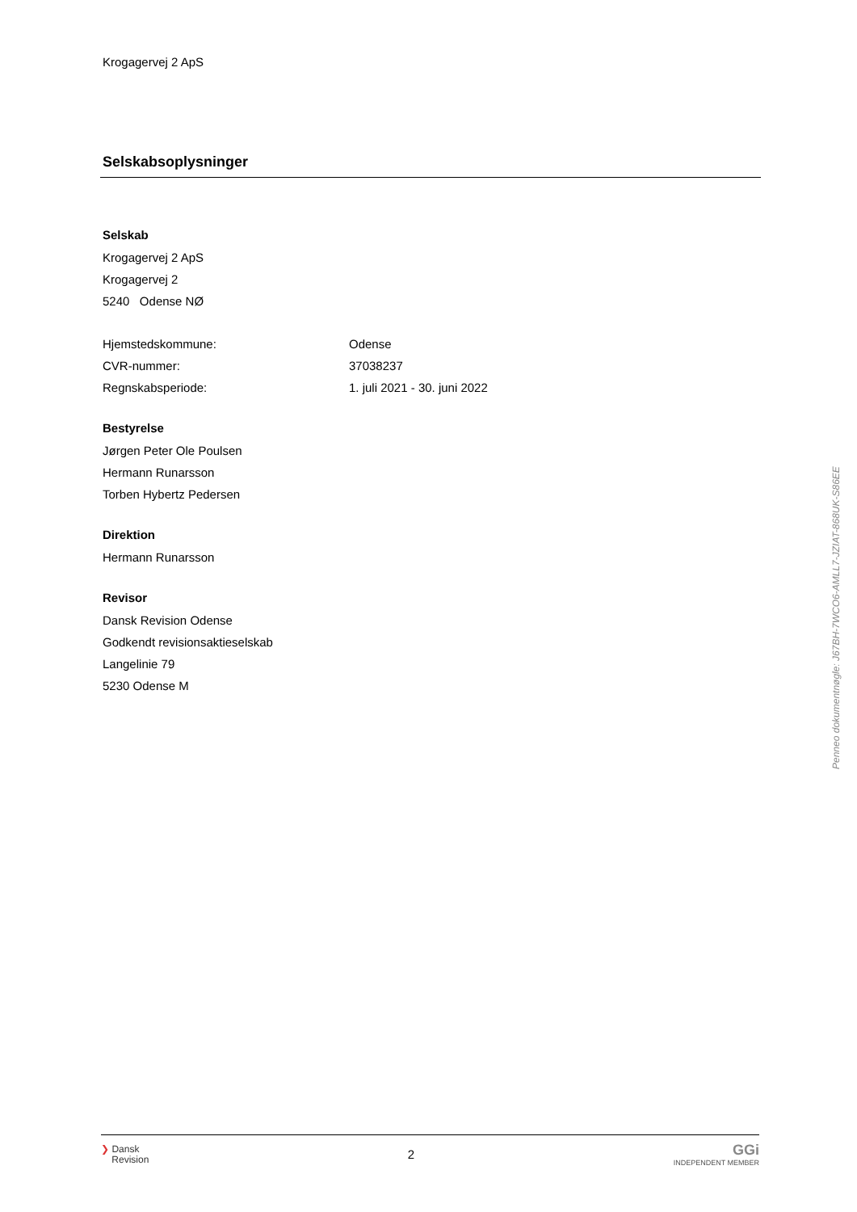Krogagervej 2 ApS
Selskabsoplysninger
Selskab
Krogagervej 2 ApS
Krogagervej 2
5240 Odense NØ
| Hjemstedskommune: | Odense |
| CVR-nummer: | 37038237 |
| Regnskabsperiode: | 1. juli 2021 - 30. juni 2022 |
Bestyrelse
Jørgen Peter Ole Poulsen
Hermann Runarsson
Torben Hybertz Pedersen
Direktion
Hermann Runarsson
Revisor
Dansk Revision Odense
Godkendt revisionsaktieselskab
Langelinie 79
5230 Odense M
Penneo dokumentnøgle: J67BH-7WCO6-AMLL7-JZIAT-868UK-S86EE
❯ Dansk
Revision
2
GGi
INDEPENDENT MEMBER